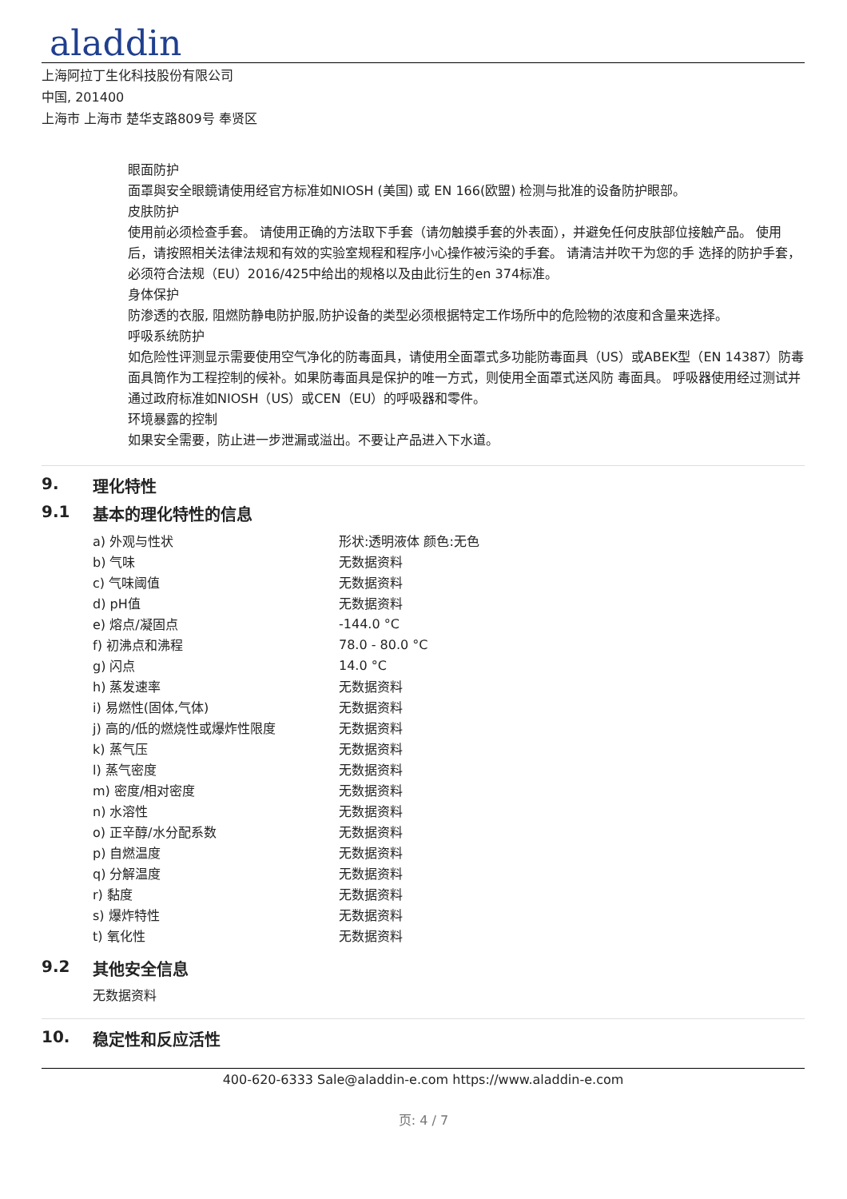aladdin
上海阿拉丁生化科技股份有限公司
中国, 201400
上海市 上海市 楚华支路809号 奉贤区
眼面防护
面罩與安全眼鏡请使用经官方标准如NIOSH (美国) 或 EN 166(欧盟) 检测与批准的设备防护眼部。
皮肤防护
使用前必须检查手套。 请使用正确的方法取下手套（请勿触摸手套的外表面），并避免任何皮肤部位接触产品。 使用后，请按照相关法律法规和有效的实验室规程和程序小心操作被污染的手套。 请清洁并吹干为您的手 选择的防护手套，必须符合法规（EU）2016/425中给出的规格以及由此衍生的en 374标准。
身体保护
防渗透的衣服, 阻燃防静电防护服,防护设备的类型必须根据特定工作场所中的危险物的浓度和含量来选择。
呼吸系统防护
如危险性评测显示需要使用空气净化的防毒面具，请使用全面罩式多功能防毒面具（US）或ABEK型（EN 14387）防毒面具筒作为工程控制的候补。如果防毒面具是保护的唯一方式，则使用全面罩式送风防 毒面具。 呼吸器使用经过测试并通过政府标准如NIOSH（US）或CEN（EU）的呼吸器和零件。
环境暴露的控制
如果安全需要，防止进一步泄漏或溢出。不要让产品进入下水道。
9. 理化特性
9.1 基本的理化特性的信息
| a) 外观与性状 | 形状:透明液体 颜色:无色 |
| b) 气味 | 无数据资料 |
| c) 气味阈值 | 无数据资料 |
| d) pH值 | 无数据资料 |
| e) 熔点/凝固点 | -144.0 °C |
| f) 初沸点和沸程 | 78.0 - 80.0 °C |
| g) 闪点 | 14.0 °C |
| h) 蒸发速率 | 无数据资料 |
| i) 易燃性(固体,气体) | 无数据资料 |
| j) 高的/低的燃烧性或爆炸性限度 | 无数据资料 |
| k) 蒸气压 | 无数据资料 |
| l) 蒸气密度 | 无数据资料 |
| m) 密度/相对密度 | 无数据资料 |
| n) 水溶性 | 无数据资料 |
| o) 正辛醇/水分配系数 | 无数据资料 |
| p) 自燃温度 | 无数据资料 |
| q) 分解温度 | 无数据资料 |
| r) 黏度 | 无数据资料 |
| s) 爆炸特性 | 无数据资料 |
| t) 氧化性 | 无数据资料 |
9.2 其他安全信息
无数据资料
10. 稳定性和反应活性
400-620-6333 Sale@aladdin-e.com https://www.aladdin-e.com
页: 4 / 7